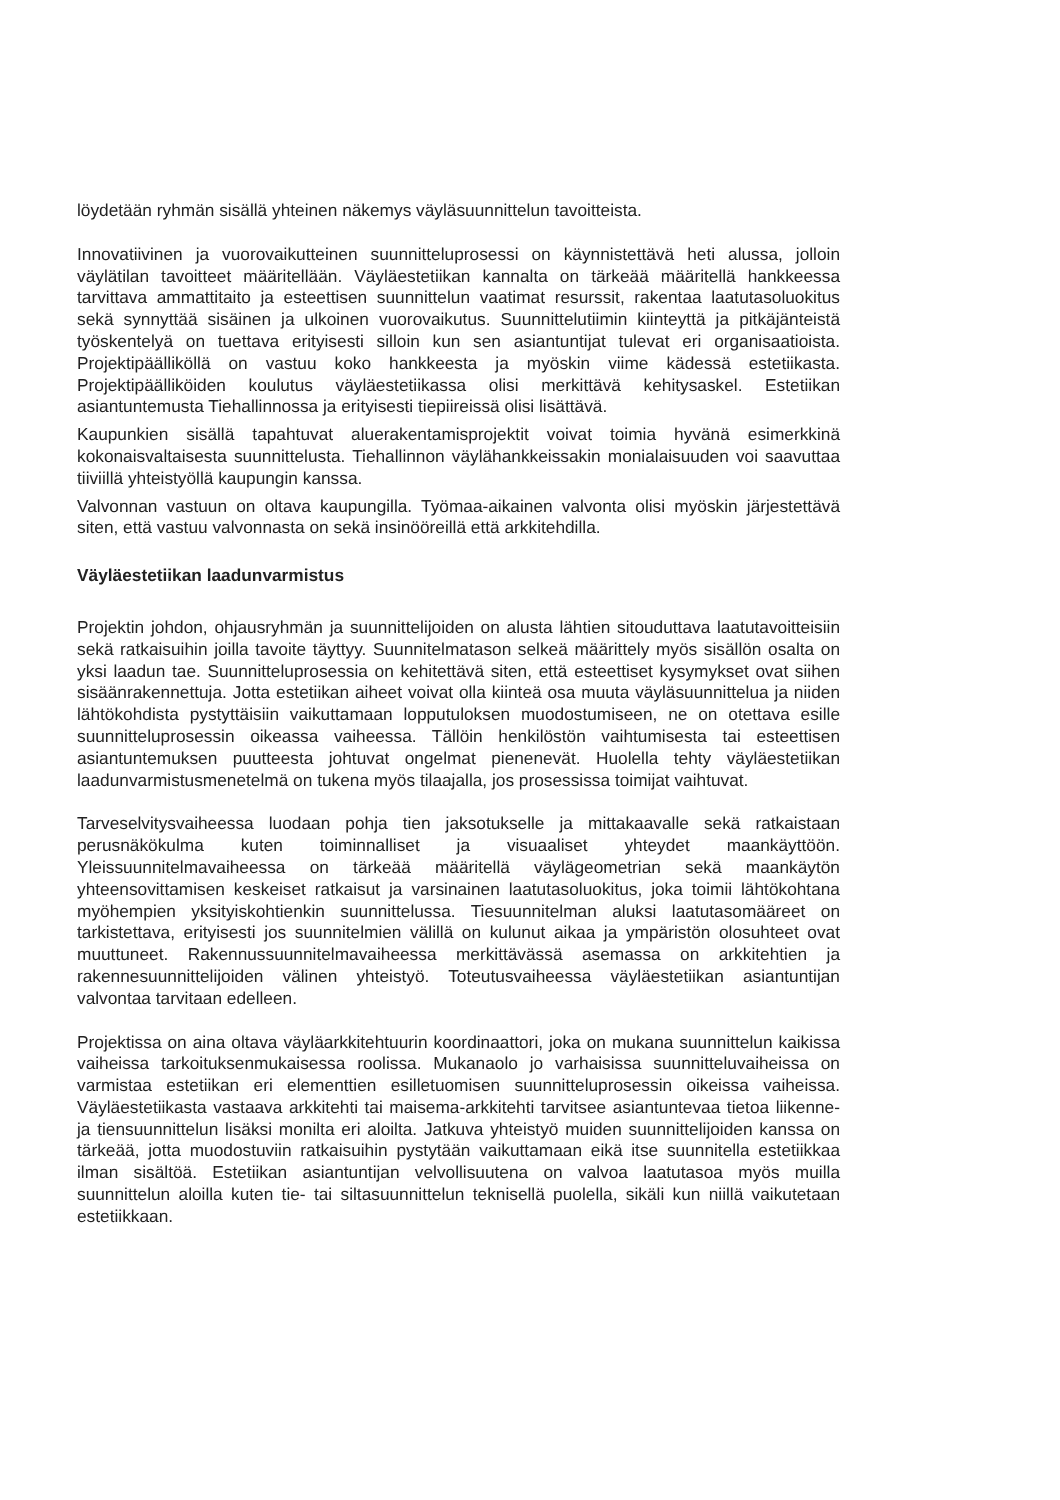löydetään ryhmän sisällä yhteinen näkemys väyläsuunnittelun tavoitteista.
Innovatiivinen ja vuorovaikutteinen suunnitteluprosessi on käynnistettävä heti alussa, jolloin väylätilan tavoitteet määritellään. Väyläestetiikan kannalta on tärkeää määritellä hankkeessa tarvittava ammattitaito ja esteettisen suunnittelun vaatimat resurssit, rakentaa laatutasoluokitus sekä synnyttää sisäinen ja ulkoinen vuorovaikutus. Suunnittelutiimin kiinteyttä ja pitkäjänteistä työskentelyä on tuettava erityisesti silloin kun sen asiantuntijat tulevat eri organisaatioista. Projektipäälliköllä on vastuu koko hankkeesta ja myöskin viime kädessä estetiikasta. Projektipäälliköiden koulutus väyläestetiikassa olisi merkittävä kehitysaskel. Estetiikan asiantuntemusta Tiehallinnossa ja erityisesti tiepiireissä olisi lisättävä.
Kaupunkien sisällä tapahtuvat aluerakentamisprojektit voivat toimia hyvänä esimerkkinä kokonaisvaltaisesta suunnittelusta. Tiehallinnon väylähankkeissakin monialaisuuden voi saavuttaa tiiviillä yhteistyöllä kaupungin kanssa.
Valvonnan vastuun on oltava kaupungilla. Työmaa-aikainen valvonta olisi myöskin järjestettävä siten, että vastuu valvonnasta on sekä insinööreillä että arkkitehdilla.
Väyläestetiikan laadunvarmistus
Projektin johdon, ohjausryhmän ja suunnittelijoiden on alusta lähtien sitouduttava laatutavoitteisiin sekä ratkaisuihin joilla tavoite täyttyy. Suunnitelmatason selkeä määrittely myös sisällön osalta on yksi laadun tae. Suunnitteluprosessia on kehitettävä siten, että esteettiset kysymykset ovat siihen sisäänrakennettuja. Jotta estetiikan aiheet voivat olla kiinteä osa muuta väyläsuunnittelua ja niiden lähtökohdista pystyttäisiin vaikuttamaan lopputuloksen muodostumiseen, ne on otettava esille suunnitteluprosessin oikeassa vaiheessa. Tällöin henkilöstön vaihtumisesta tai esteettisen asiantuntemuksen puutteesta johtuvat ongelmat pienenevät. Huolella tehty väyläestetiikan laadunvarmistusmenetelmä on tukena myös tilaajalla, jos prosessissa toimijat vaihtuvat.
Tarveselvitysvaiheessa luodaan pohja tien jaksotukselle ja mittakaavalle sekä ratkaistaan perusnäkökulma kuten toiminnalliset ja visuaaliset yhteydet maankäyttöön. Yleissuunnitelmavaiheessa on tärkeää määritellä väylägeometrian sekä maankäytön yhteensovittamisen keskeiset ratkaisut ja varsinainen laatutasoluokitus, joka toimii lähtökohtana myöhempien yksityiskohtienkin suunnittelussa. Tiesuunnitelman aluksi laatutasomääreet on tarkistettava, erityisesti jos suunnitelmien välillä on kulunut aikaa ja ympäristön olosuhteet ovat muuttuneet. Rakennussuunnitelmavaiheessa merkittävässä asemassa on arkkitehtien ja rakennesuunnittelijoiden välinen yhteistyö. Toteutusvaiheessa väyläestetiikan asiantuntijan valvontaa tarvitaan edelleen.
Projektissa on aina oltava väyläarkkitehtuurin koordinaattori, joka on mukana suunnittelun kaikissa vaiheissa tarkoituksenmukaisessa roolissa. Mukanaolo jo varhaisissa suunnitteluvaiheissa on varmistaa estetiikan eri elementtien esilletuomisen suunnitteluprosessin oikeissa vaiheissa. Väyläestetiikasta vastaava arkkitehti tai maisema-arkkitehti tarvitsee asiantuntevaa tietoa liikenne- ja tiensuunnittelun lisäksi monilta eri aloilta. Jatkuva yhteistyö muiden suunnittelijoiden kanssa on tärkeää, jotta muodostuviin ratkaisuihin pystytään vaikuttamaan eikä itse suunnitella estetiikkaa ilman sisältöä. Estetiikan asiantuntijan velvollisuutena on valvoa laatutasoa myös muilla suunnittelun aloilla kuten tie- tai siltasuunnittelun teknisellä puolella, sikäli kun niillä vaikutetaan estetiikkaan.